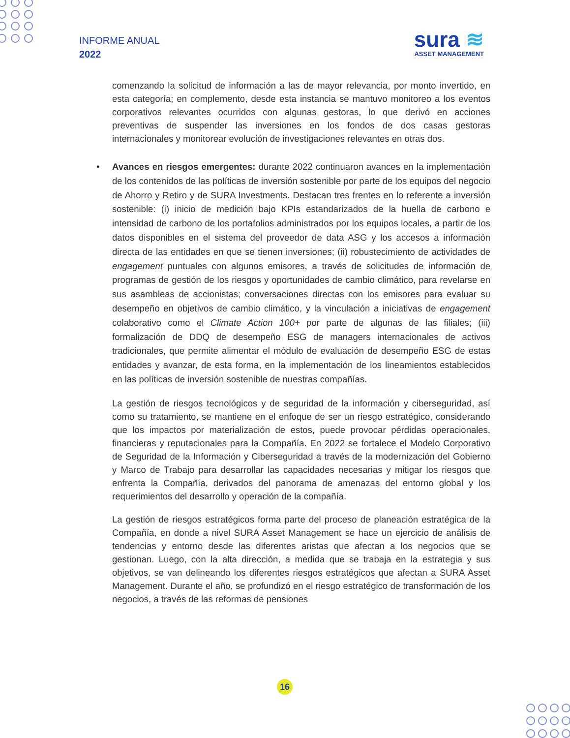INFORME ANUAL
2022
sura ≋
ASSET MANAGEMENT
comenzando la solicitud de información a las de mayor relevancia, por monto invertido, en esta categoría; en complemento, desde esta instancia se mantuvo monitoreo a los eventos corporativos relevantes ocurridos con algunas gestoras, lo que derivó en acciones preventivas de suspender las inversiones en los fondos de dos casas gestoras internacionales y monitorear evolución de investigaciones relevantes en otras dos.
• Avances en riesgos emergentes: durante 2022 continuaron avances en la implementación de los contenidos de las políticas de inversión sostenible por parte de los equipos del negocio de Ahorro y Retiro y de SURA Investments. Destacan tres frentes en lo referente a inversión sostenible: (i) inicio de medición bajo KPIs estandarizados de la huella de carbono e intensidad de carbono de los portafolios administrados por los equipos locales, a partir de los datos disponibles en el sistema del proveedor de data ASG y los accesos a información directa de las entidades en que se tienen inversiones; (ii) robustecimiento de actividades de engagement puntuales con algunos emisores, a través de solicitudes de información de programas de gestión de los riesgos y oportunidades de cambio climático, para revelarse en sus asambleas de accionistas; conversaciones directas con los emisores para evaluar su desempeño en objetivos de cambio climático, y la vinculación a iniciativas de engagement colaborativo como el Climate Action 100+ por parte de algunas de las filiales; (iii) formalización de DDQ de desempeño ESG de managers internacionales de activos tradicionales, que permite alimentar el módulo de evaluación de desempeño ESG de estas entidades y avanzar, de esta forma, en la implementación de los lineamientos establecidos en las políticas de inversión sostenible de nuestras compañías.
La gestión de riesgos tecnológicos y de seguridad de la información y ciberseguridad, así como su tratamiento, se mantiene en el enfoque de ser un riesgo estratégico, considerando que los impactos por materialización de estos, puede provocar pérdidas operacionales, financieras y reputacionales para la Compañía. En 2022 se fortalece el Modelo Corporativo de Seguridad de la Información y Ciberseguridad a través de la modernización del Gobierno y Marco de Trabajo para desarrollar las capacidades necesarias y mitigar los riesgos que enfrenta la Compañía, derivados del panorama de amenazas del entorno global y los requerimientos del desarrollo y operación de la compañía.
La gestión de riesgos estratégicos forma parte del proceso de planeación estratégica de la Compañía, en donde a nivel SURA Asset Management se hace un ejercicio de análisis de tendencias y entorno desde las diferentes aristas que afectan a los negocios que se gestionan. Luego, con la alta dirección, a medida que se trabaja en la estrategia y sus objetivos, se van delineando los diferentes riesgos estratégicos que afectan a SURA Asset Management. Durante el año, se profundizó en el riesgo estratégico de transformación de los negocios, a través de las reformas de pensiones
16